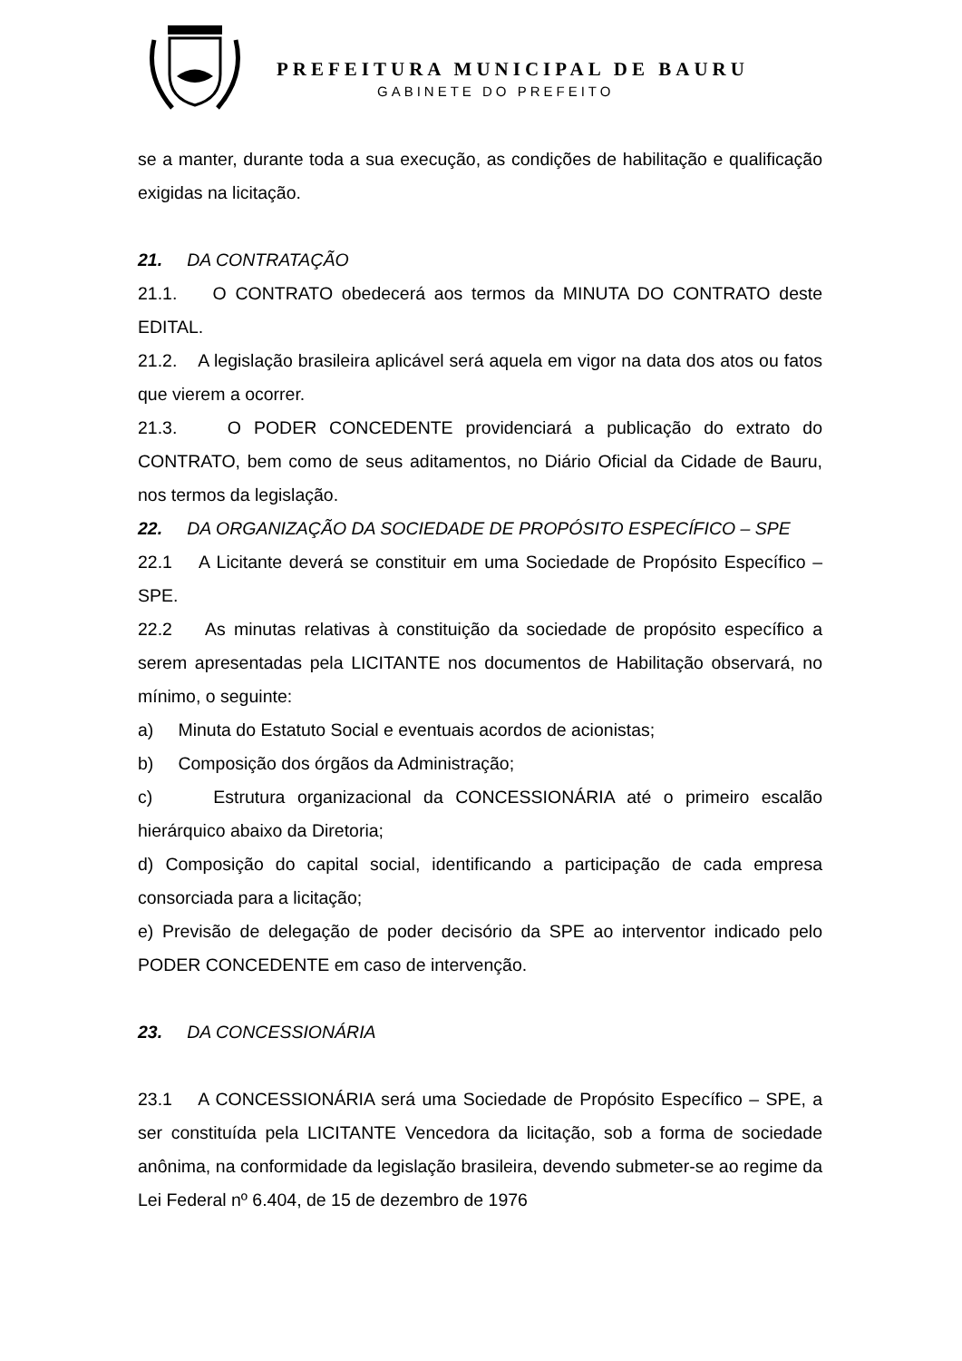PREFEITURA MUNICIPAL DE BAURU
GABINETE DO PREFEITO
se a manter, durante toda a sua execução, as condições de habilitação e qualificação exigidas na licitação.
21. DA CONTRATAÇÃO
21.1. O CONTRATO obedecerá aos termos da MINUTA DO CONTRATO deste EDITAL.
21.2. A legislação brasileira aplicável será aquela em vigor na data dos atos ou fatos que vierem a ocorrer.
21.3. O PODER CONCEDENTE providenciará a publicação do extrato do CONTRATO, bem como de seus aditamentos, no Diário Oficial da Cidade de Bauru, nos termos da legislação.
22. DA ORGANIZAÇÃO DA SOCIEDADE DE PROPÓSITO ESPECÍFICO – SPE
22.1 A Licitante deverá se constituir em uma Sociedade de Propósito Específico – SPE.
22.2 As minutas relativas à constituição da sociedade de propósito específico a serem apresentadas pela LICITANTE nos documentos de Habilitação observará, no mínimo, o seguinte:
a) Minuta do Estatuto Social e eventuais acordos de acionistas;
b) Composição dos órgãos da Administração;
c) Estrutura organizacional da CONCESSIONÁRIA até o primeiro escalão hierárquico abaixo da Diretoria;
d) Composição do capital social, identificando a participação de cada empresa consorciada para a licitação;
e) Previsão de delegação de poder decisório da SPE ao interventor indicado pelo PODER CONCEDENTE em caso de intervenção.
23. DA CONCESSIONÁRIA
23.1 A CONCESSIONÁRIA será uma Sociedade de Propósito Específico – SPE, a ser constituída pela LICITANTE Vencedora da licitação, sob a forma de sociedade anônima, na conformidade da legislação brasileira, devendo submeter-se ao regime da Lei Federal nº 6.404, de 15 de dezembro de 1976